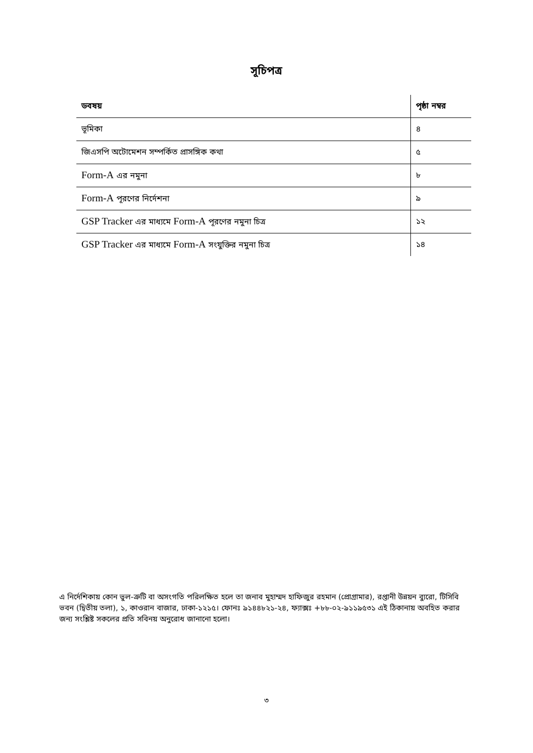সূচিপত্র
| ডবষয় | পৃষ্ঠা নম্বর |
| --- | --- |
| ভূমিকা | ৪ |
| জিএসপি অটোমেশন সম্পর্কিত প্রাসঙ্গিক কথা | ৫ |
| Form-A এর নমুনা | ৮ |
| Form-A পূরণের নির্দেশনা | ৯ |
| GSP Tracker এর মাধ্যমে Form-A পূরণের নমুনা চিত্র | ১২ |
| GSP Tracker এর মাধ্যমে Form-A সংযুক্তির নমুনা চিত্র | ১৪ |
এ নির্দেশিকায় কোন ভুল-ত্রুটি বা অসংগতি পরিলক্ষিত হলে তা জনাব মুহাম্মদ হাফিজুর রহমান (প্রোগ্রামার), রপ্তানী উন্নয়ন ব্যুরো, টিসিবি ভবন (দ্বিতীয় তলা), ১, কাওরান বাজার, ঢাকা-১২১৫। ফোনঃ ৯১৪৪৮২১-২৪, ফ্যাক্সঃ +৮৮-০২-৯১১৯৫৩১ এই ঠিকানায় অবহিত করার জন্য সংশ্লিষ্ট সকলের প্রতি সবিনয় অনুরোধ জানানো হলো।
৩